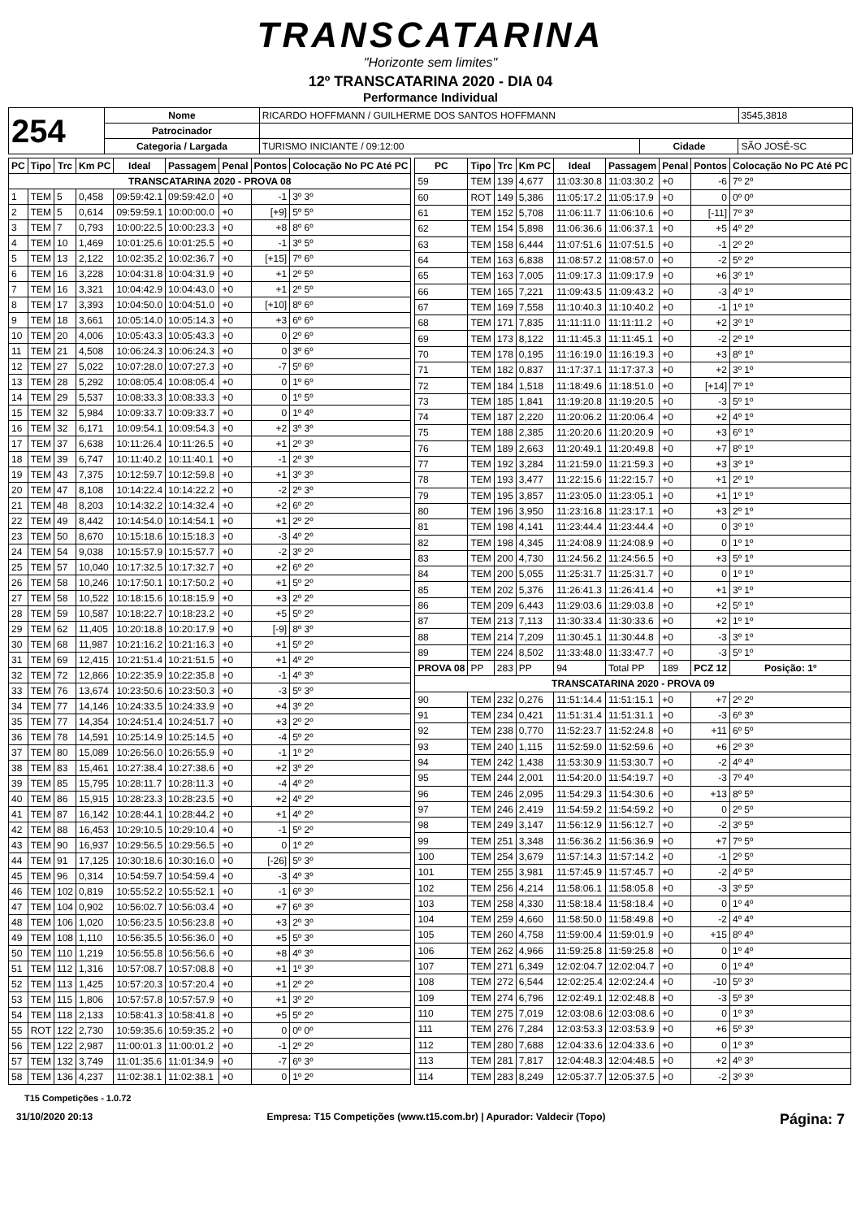TRANSCATARINA
"Horizonte sem limites"
12º TRANSCATARINA 2020 - DIA 04
Performance Individual
| 254 | Nome | RICARDO HOFFMANN / GUILHERME DOS SANTOS HOFFMANN | | | 3545,3818 |
| | Patrocinador | | | | |
| | Categoria / Largada | TURISMO INICIANTE / 09:12:00 | Cidade | SÃO JOSÉ-SC | |
| PC | Tipo | Trc | Km PC | Ideal | Passagem | Penal | Pontos | Colocação No PC Até PC |
| --- | --- | --- | --- | --- | --- | --- | --- | --- |
| TRANSCATARINA 2020 - PROVA 08 | | | | | | | | |
| 1 | TEM | 5 | 0,458 | 09:59:42.1 | 09:59:42.0 | +0 | -1 | 3º 3º |
| 2 | TEM | 5 | 0,614 | 09:59:59.1 | 10:00:00.0 | +0 | [+9] | 5º 5º |
| 3 | TEM | 7 | 0,793 | 10:00:22.5 | 10:00:23.3 | +0 | +8 | 8º 6º |
| 4 | TEM | 10 | 1,469 | 10:01:25.6 | 10:01:25.5 | +0 | -1 | 3º 5º |
| 5 | TEM | 13 | 2,122 | 10:02:35.2 | 10:02:36.7 | +0 | [+15] | 7º 6º |
| 6 | TEM | 16 | 3,228 | 10:04:31.8 | 10:04:31.9 | +0 | +1 | 2º 5º |
| 7 | TEM | 16 | 3,321 | 10:04:42.9 | 10:04:43.0 | +0 | +1 | 2º 5º |
| 8 | TEM | 17 | 3,393 | 10:04:50.0 | 10:04:51.0 | +0 | [+10] | 8º 6º |
| 9 | TEM | 18 | 3,661 | 10:05:14.0 | 10:05:14.3 | +0 | +3 | 6º 6º |
| 10 | TEM | 20 | 4,006 | 10:05:43.3 | 10:05:43.3 | +0 | 0 | 2º 6º |
| 11 | TEM | 21 | 4,508 | 10:06:24.3 | 10:06:24.3 | +0 | 0 | 3º 6º |
| 12 | TEM | 27 | 5,022 | 10:07:28.0 | 10:07:27.3 | +0 | -7 | 5º 6º |
| 13 | TEM | 28 | 5,292 | 10:08:05.4 | 10:08:05.4 | +0 | 0 | 1º 6º |
| 14 | TEM | 29 | 5,537 | 10:08:33.3 | 10:08:33.3 | +0 | 0 | 1º 5º |
| 15 | TEM | 32 | 5,984 | 10:09:33.7 | 10:09:33.7 | +0 | 0 | 1º 4º |
| 16 | TEM | 32 | 6,171 | 10:09:54.1 | 10:09:54.3 | +0 | +2 | 3º 3º |
| 17 | TEM | 37 | 6,638 | 10:11:26.4 | 10:11:26.5 | +0 | +1 | 2º 3º |
| 18 | TEM | 39 | 6,747 | 10:11:40.2 | 10:11:40.1 | +0 | -1 | 2º 3º |
| 19 | TEM | 43 | 7,375 | 10:12:59.7 | 10:12:59.8 | +0 | +1 | 3º 3º |
| 20 | TEM | 47 | 8,108 | 10:14:22.4 | 10:14:22.2 | +0 | -2 | 2º 3º |
| 21 | TEM | 48 | 8,203 | 10:14:32.2 | 10:14:32.4 | +0 | +2 | 6º 2º |
| 22 | TEM | 49 | 8,442 | 10:14:54.0 | 10:14:54.1 | +0 | +1 | 2º 2º |
| 23 | TEM | 50 | 8,670 | 10:15:18.6 | 10:15:18.3 | +0 | -3 | 4º 2º |
| 24 | TEM | 54 | 9,038 | 10:15:57.9 | 10:15:57.7 | +0 | -2 | 3º 2º |
| 25 | TEM | 57 | 10,040 | 10:17:32.5 | 10:17:32.7 | +0 | +2 | 6º 2º |
| 26 | TEM | 58 | 10,246 | 10:17:50.1 | 10:17:50.2 | +0 | +1 | 5º 2º |
| 27 | TEM | 58 | 10,522 | 10:18:15.6 | 10:18:15.9 | +0 | +3 | 2º 2º |
| 28 | TEM | 59 | 10,587 | 10:18:22.7 | 10:18:23.2 | +0 | +5 | 5º 2º |
| 29 | TEM | 62 | 11,405 | 10:20:18.8 | 10:20:17.9 | +0 | [-9] | 8º 3º |
| 30 | TEM | 68 | 11,987 | 10:21:16.2 | 10:21:16.3 | +0 | +1 | 5º 2º |
| 31 | TEM | 69 | 12,415 | 10:21:51.4 | 10:21:51.5 | +0 | +1 | 4º 2º |
| 32 | TEM | 72 | 12,866 | 10:22:35.9 | 10:22:35.8 | +0 | -1 | 4º 3º |
| 33 | TEM | 76 | 13,674 | 10:23:50.6 | 10:23:50.3 | +0 | -3 | 5º 3º |
| 34 | TEM | 77 | 14,146 | 10:24:33.5 | 10:24:33.9 | +0 | +4 | 3º 2º |
| 35 | TEM | 77 | 14,354 | 10:24:51.4 | 10:24:51.7 | +0 | +3 | 2º 2º |
| 36 | TEM | 78 | 14,591 | 10:25:14.9 | 10:25:14.5 | +0 | -4 | 5º 2º |
| 37 | TEM | 80 | 15,089 | 10:26:56.0 | 10:26:55.9 | +0 | -1 | 1º 2º |
| 38 | TEM | 83 | 15,461 | 10:27:38.4 | 10:27:38.6 | +0 | +2 | 3º 2º |
| 39 | TEM | 85 | 15,795 | 10:28:11.7 | 10:28:11.3 | +0 | -4 | 4º 2º |
| 40 | TEM | 86 | 15,915 | 10:28:23.3 | 10:28:23.5 | +0 | +2 | 4º 2º |
| 41 | TEM | 87 | 16,142 | 10:28:44.1 | 10:28:44.2 | +0 | +1 | 4º 2º |
| 42 | TEM | 88 | 16,453 | 10:29:10.5 | 10:29:10.4 | +0 | -1 | 5º 2º |
| 43 | TEM | 90 | 16,937 | 10:29:56.5 | 10:29:56.5 | +0 | 0 | 1º 2º |
| 44 | TEM | 91 | 17,125 | 10:30:18.6 | 10:30:16.0 | +0 | [-26] | 5º 3º |
| 45 | TEM | 96 | 0,314 | 10:54:59.7 | 10:54:59.4 | +0 | -3 | 4º 3º |
| 46 | TEM | 102 | 0,819 | 10:55:52.2 | 10:55:52.1 | +0 | -1 | 6º 3º |
| 47 | TEM | 104 | 0,902 | 10:56:02.7 | 10:56:03.4 | +0 | +7 | 6º 3º |
| 48 | TEM | 106 | 1,020 | 10:56:23.5 | 10:56:23.8 | +0 | +3 | 2º 3º |
| 49 | TEM | 108 | 1,110 | 10:56:35.5 | 10:56:36.0 | +0 | +5 | 5º 3º |
| 50 | TEM | 110 | 1,219 | 10:56:55.8 | 10:56:56.6 | +0 | +8 | 4º 3º |
| 51 | TEM | 112 | 1,316 | 10:57:08.7 | 10:57:08.8 | +0 | +1 | 1º 3º |
| 52 | TEM | 113 | 1,425 | 10:57:20.3 | 10:57:20.4 | +0 | +1 | 2º 2º |
| 53 | TEM | 115 | 1,806 | 10:57:57.8 | 10:57:57.9 | +0 | +1 | 3º 2º |
| 54 | TEM | 118 | 2,133 | 10:58:41.3 | 10:58:41.8 | +0 | +5 | 5º 2º |
| 55 | ROT | 122 | 2,730 | 10:59:35.6 | 10:59:35.2 | +0 | 0 | 0º 0º |
| 56 | TEM | 122 | 2,987 | 11:00:01.3 | 11:00:01.2 | +0 | -1 | 2º 2º |
| 57 | TEM | 132 | 3,749 | 11:01:35.6 | 11:01:34.9 | +0 | -7 | 6º 3º |
| 58 | TEM | 136 | 4,237 | 11:02:38.1 | 11:02:38.1 | +0 | 0 | 1º 2º |
| PC | Tipo | Trc | Km PC | Ideal | Passagem | Penal | Pontos | Colocação No PC Até PC |
| --- | --- | --- | --- | --- | --- | --- | --- | --- |
| 59 | TEM | 139 | 4,677 | 11:03:30.8 | 11:03:30.2 | +0 | -6 | 7º 2º |
| 60 | ROT | 149 | 5,386 | 11:05:17.2 | 11:05:17.9 | +0 | 0 | 0º 0º |
| 61 | TEM | 152 | 5,708 | 11:06:11.7 | 11:06:10.6 | +0 | [-11] | 7º 3º |
| 62 | TEM | 154 | 5,898 | 11:06:36.6 | 11:06:37.1 | +0 | +5 | 4º 2º |
| 63 | TEM | 158 | 6,444 | 11:07:51.6 | 11:07:51.5 | +0 | -1 | 2º 2º |
| 64 | TEM | 163 | 6,838 | 11:08:57.2 | 11:08:57.0 | +0 | -2 | 5º 2º |
| 65 | TEM | 163 | 7,005 | 11:09:17.3 | 11:09:17.9 | +0 | +6 | 3º 1º |
| 66 | TEM | 165 | 7,221 | 11:09:43.5 | 11:09:43.2 | +0 | -3 | 4º 1º |
| 67 | TEM | 169 | 7,558 | 11:10:40.3 | 11:10:40.2 | +0 | -1 | 1º 1º |
| 68 | TEM | 171 | 7,835 | 11:11:11.0 | 11:11:11.2 | +0 | +2 | 3º 1º |
| 69 | TEM | 173 | 8,122 | 11:11:45.3 | 11:11:45.1 | +0 | -2 | 2º 1º |
| 70 | TEM | 178 | 0,195 | 11:16:19.0 | 11:16:19.3 | +0 | +3 | 8º 1º |
| 71 | TEM | 182 | 0,837 | 11:17:37.1 | 11:17:37.3 | +0 | +2 | 3º 1º |
| 72 | TEM | 184 | 1,518 | 11:18:49.6 | 11:18:51.0 | +0 | [+14] | 7º 1º |
| 73 | TEM | 185 | 1,841 | 11:19:20.8 | 11:19:20.5 | +0 | -3 | 5º 1º |
| 74 | TEM | 187 | 2,220 | 11:20:06.2 | 11:20:06.4 | +0 | +2 | 4º 1º |
| 75 | TEM | 188 | 2,385 | 11:20:20.6 | 11:20:20.9 | +0 | +3 | 6º 1º |
| 76 | TEM | 189 | 2,663 | 11:20:49.1 | 11:20:49.8 | +0 | +7 | 8º 1º |
| 77 | TEM | 192 | 3,284 | 11:21:59.0 | 11:21:59.3 | +0 | +3 | 3º 1º |
| 78 | TEM | 193 | 3,477 | 11:22:15.6 | 11:22:15.7 | +0 | +1 | 2º 1º |
| 79 | TEM | 195 | 3,857 | 11:23:05.0 | 11:23:05.1 | +0 | +1 | 1º 1º |
| 80 | TEM | 196 | 3,950 | 11:23:16.8 | 11:23:17.1 | +0 | +3 | 2º 1º |
| 81 | TEM | 198 | 4,141 | 11:23:44.4 | 11:23:44.4 | +0 | 0 | 3º 1º |
| 82 | TEM | 198 | 4,345 | 11:24:08.9 | 11:24:08.9 | +0 | 0 | 1º 1º |
| 83 | TEM | 200 | 4,730 | 11:24:56.2 | 11:24:56.5 | +0 | +3 | 5º 1º |
| 84 | TEM | 200 | 5,055 | 11:25:31.7 | 11:25:31.7 | +0 | 0 | 1º 1º |
| 85 | TEM | 202 | 5,376 | 11:26:41.3 | 11:26:41.4 | +0 | +1 | 3º 1º |
| 86 | TEM | 209 | 6,443 | 11:29:03.6 | 11:29:03.8 | +0 | +2 | 5º 1º |
| 87 | TEM | 213 | 7,113 | 11:30:33.4 | 11:30:33.6 | +0 | +2 | 1º 1º |
| 88 | TEM | 214 | 7,209 | 11:30:45.1 | 11:30:44.8 | +0 | -3 | 3º 1º |
| 89 | TEM | 224 | 8,502 | 11:33:48.0 | 11:33:47.7 | +0 | -3 | 5º 1º |
| PROVA 08 | PP | 283 | PP | 94 | Total PP | 189 | PCZ 12 | Posição: 1º |
| TRANSCATARINA 2020 - PROVA 09 | | | | | | | | |
| 90 | TEM | 232 | 0,276 | 11:51:14.4 | 11:51:15.1 | +0 | +7 | 2º 2º |
| 91 | TEM | 234 | 0,421 | 11:51:31.4 | 11:51:31.1 | +0 | -3 | 6º 3º |
| 92 | TEM | 238 | 0,770 | 11:52:23.7 | 11:52:24.8 | +0 | +11 | 6º 5º |
| 93 | TEM | 240 | 1,115 | 11:52:59.0 | 11:52:59.6 | +0 | +6 | 2º 3º |
| 94 | TEM | 242 | 1,438 | 11:53:30.9 | 11:53:30.7 | +0 | -2 | 4º 4º |
| 95 | TEM | 244 | 2,001 | 11:54:20.0 | 11:54:19.7 | +0 | -3 | 7º 4º |
| 96 | TEM | 246 | 2,095 | 11:54:29.3 | 11:54:30.6 | +0 | +13 | 8º 5º |
| 97 | TEM | 246 | 2,419 | 11:54:59.2 | 11:54:59.2 | +0 | 0 | 2º 5º |
| 98 | TEM | 249 | 3,147 | 11:56:12.9 | 11:56:12.7 | +0 | -2 | 3º 5º |
| 99 | TEM | 251 | 3,348 | 11:56:36.2 | 11:56:36.9 | +0 | +7 | 7º 5º |
| 100 | TEM | 254 | 3,679 | 11:57:14.3 | 11:57:14.2 | +0 | -1 | 2º 5º |
| 101 | TEM | 255 | 3,981 | 11:57:45.9 | 11:57:45.7 | +0 | -2 | 4º 5º |
| 102 | TEM | 256 | 4,214 | 11:58:06.1 | 11:58:05.8 | +0 | -3 | 3º 5º |
| 103 | TEM | 258 | 4,330 | 11:58:18.4 | 11:58:18.4 | +0 | 0 | 1º 4º |
| 104 | TEM | 259 | 4,660 | 11:58:50.0 | 11:58:49.8 | +0 | -2 | 4º 4º |
| 105 | TEM | 260 | 4,758 | 11:59:00.4 | 11:59:01.9 | +0 | +15 | 8º 4º |
| 106 | TEM | 262 | 4,966 | 11:59:25.8 | 11:59:25.8 | +0 | 0 | 1º 4º |
| 107 | TEM | 271 | 6,349 | 12:02:04.7 | 12:02:04.7 | +0 | 0 | 1º 4º |
| 108 | TEM | 272 | 6,544 | 12:02:25.4 | 12:02:24.4 | +0 | -10 | 5º 3º |
| 109 | TEM | 274 | 6,796 | 12:02:49.1 | 12:02:48.8 | +0 | -3 | 5º 3º |
| 110 | TEM | 275 | 7,019 | 12:03:08.6 | 12:03:08.6 | +0 | 0 | 1º 3º |
| 111 | TEM | 276 | 7,284 | 12:03:53.3 | 12:03:53.9 | +0 | +6 | 5º 3º |
| 112 | TEM | 280 | 7,688 | 12:04:33.6 | 12:04:33.6 | +0 | 0 | 1º 3º |
| 113 | TEM | 281 | 7,817 | 12:04:48.3 | 12:04:48.5 | +0 | +2 | 4º 3º |
| 114 | TEM | 283 | 8,249 | 12:05:37.7 | 12:05:37.5 | +0 | -2 | 3º 3º |
T15 Competições - 1.0.72
31/10/2020 20:13 Empresa: T15 Competições (www.t15.com.br) | Apurador: Valdecir (Topo) Página: 7